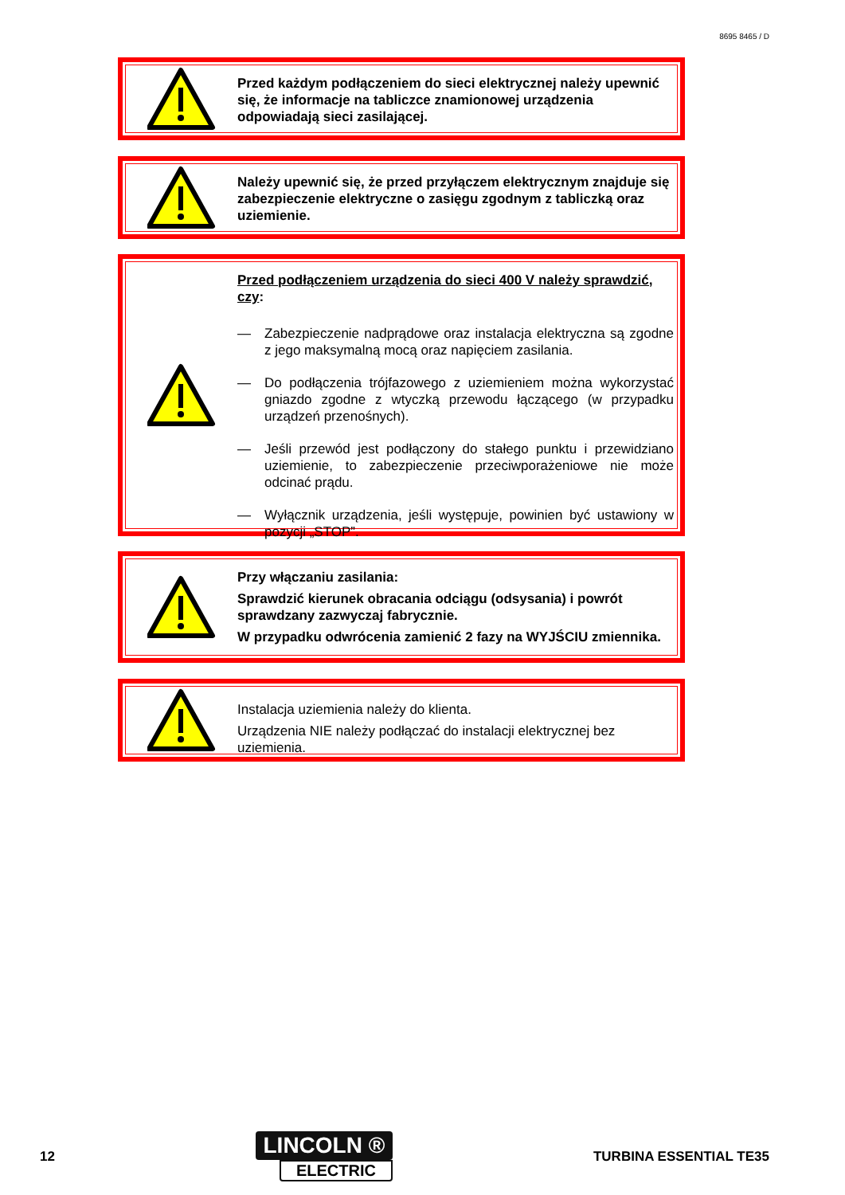8695 8465 / D
Przed każdym podłączeniem do sieci elektrycznej należy upewnić się, że informacje na tabliczce znamionowej urządzenia odpowiadają sieci zasilającej.
Należy upewnić się, że przed przyłączem elektrycznym znajduje się zabezpieczenie elektryczne o zasięgu zgodnym z tabliczką oraz uziemienie.
Przed podłączeniem urządzenia do sieci 400 V należy sprawdzić, czy:
— Zabezpieczenie nadprądowe oraz instalacja elektryczna są zgodne z jego maksymalną mocą oraz napięciem zasilania.
— Do podłączenia trójfazowego z uziemieniem można wykorzystać gniazdo zgodne z wtyczką przewodu łączącego (w przypadku urządzeń przenośnych).
— Jeśli przewód jest podłączony do stałego punktu i przewidziano uziemienie, to zabezpieczenie przeciwporażeniowe nie może odcinać prądu.
— Wyłącznik urządzenia, jeśli występuje, powinien być ustawiony w pozycji „STOP”.
Przy włączaniu zasilania:
Sprawdzić kierunek obracania odciągu (odsysania) i powrót sprawdzany zazwyczaj fabrycznie.
W przypadku odwrócenia zamienić 2 fazy na WYJŚCIU zmiennika.
Instalacja uziemienia należy do klienta.
Urządzenia NIE należy podłączać do instalacji elektrycznej bez uziemienia.
12
LINCOLN ®
ELECTRIC
TURBINA ESSENTIAL TE35